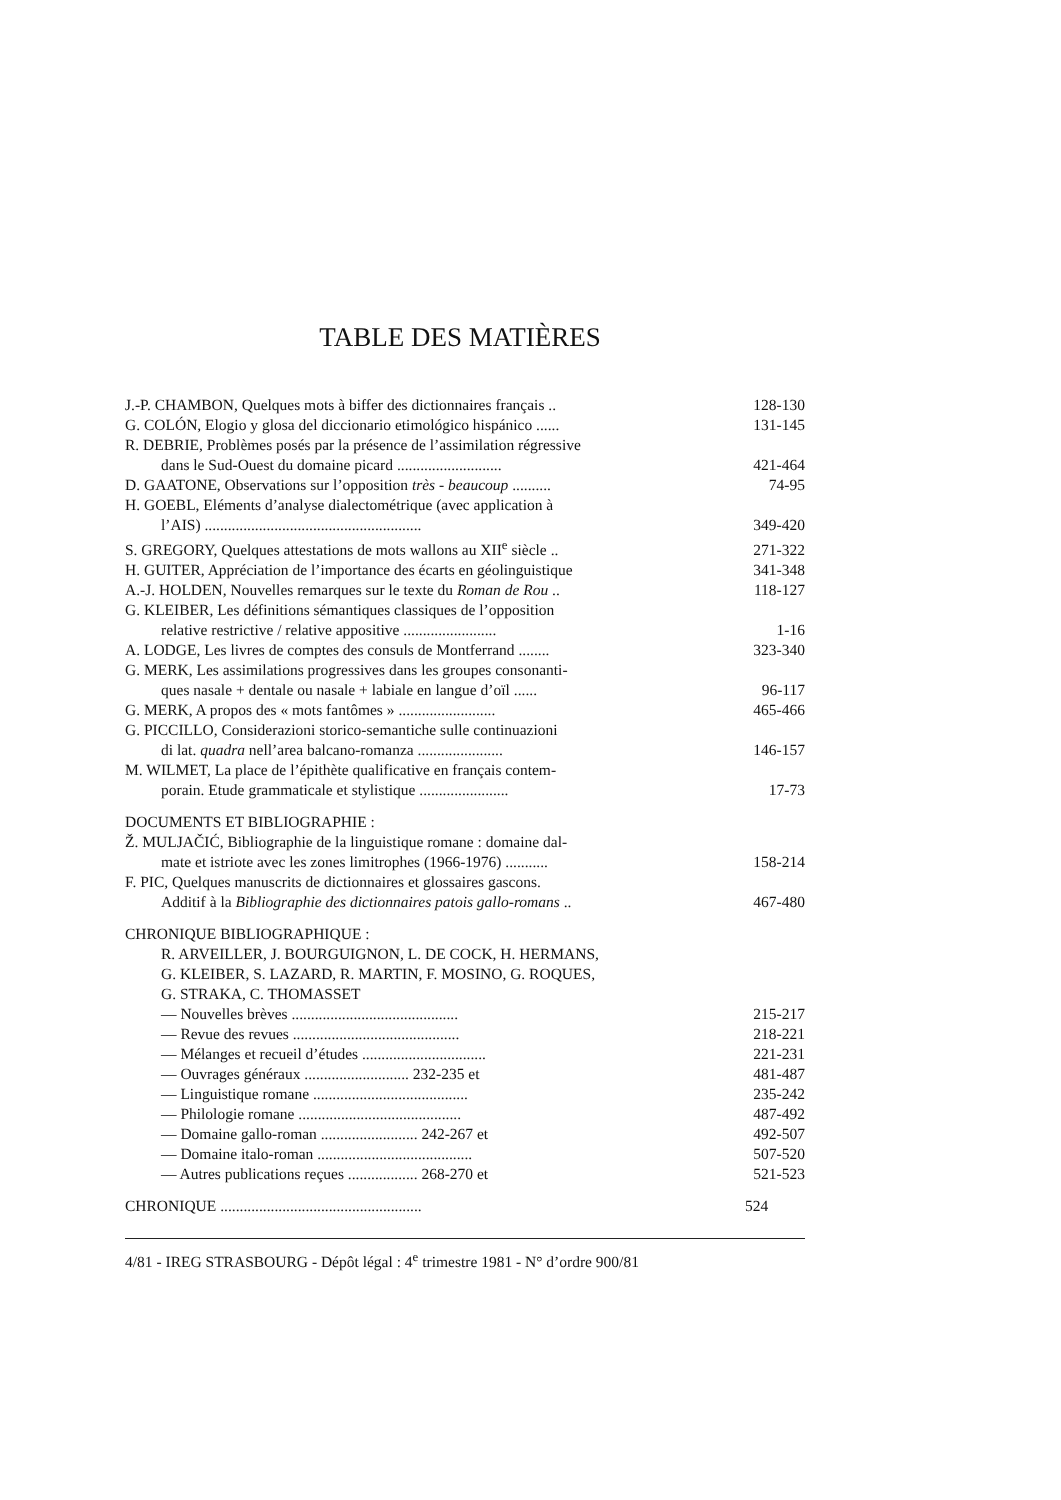TABLE DES MATIÈRES
J.-P. CHAMBON, Quelques mots à biffer des dictionnaires français ..
128-130
G. COLÓN, Elogio y glosa del diccionario etimológico hispánico ......
131-145
R. DEBRIE, Problèmes posés par la présence de l’assimilation régressive
dans le Sud-Ouest du domaine picard ...........................
421-464
D. GAATONE, Observations sur l’opposition très - beaucoup ..........
74-95
H. GOEBL, Eléments d’analyse dialectométrique (avec application à
l’AIS) ........................................................
349-420
S. GREGORY, Quelques attestations de mots wallons au XII<sup>e</sup> siècle ..
271-322
H. GUITER, Appréciation de l’importance des écarts en géolinguistique
341-348
A.-J. HOLDEN, Nouvelles remarques sur le texte du Roman de Rou ..
118-127
G. KLEIBER, Les définitions sémantiques classiques de l’opposition
relative restrictive / relative appositive ........................
1-16
A. LODGE, Les livres de comptes des consuls de Montferrand ........
323-340
G. MERK, Les assimilations progressives dans les groupes consonanti-
ques nasale + dentale ou nasale + labiale en langue d’oïl ......
96-117
G. MERK, A propos des « mots fantômes » .........................
465-466
G. PICCILLO, Considerazioni storico-semantiche sulle continuazioni
di lat. quadra nell’area balcano-romanza ......................
146-157
M. WILMET, La place de l’épithète qualificative en français contem-
porain. Etude grammaticale et stylistique .......................
17-73
DOCUMENTS ET BIBLIOGRAPHIE :
Ž. MULJAČIĆ, Bibliographie de la linguistique romane : domaine dal-
mate et istriote avec les zones limitrophes (1966-1976) ...........
158-214
F. PIC, Quelques manuscrits de dictionnaires et glossaires gascons.
Additif à la Bibliographie des dictionnaires patois gallo-romans ..
467-480
CHRONIQUE BIBLIOGRAPHIQUE :
R. ARVEILLER, J. BOURGUIGNON, L. DE COCK, H. HERMANS,
G. KLEIBER, S. LAZARD, R. MARTIN, F. MOSINO, G. ROQUES,
G. STRAKA, C. THOMASSET
— Nouvelles brèves ...........................................
215-217
— Revue des revues ...........................................
218-221
— Mélanges et recueil d’études ................................
221-231
— Ouvrages généraux ........................... 232-235 et
481-487
— Linguistique romane ........................................
235-242
— Philologie romane ..........................................
487-492
— Domaine gallo-roman ......................... 242-267 et
492-507
— Domaine italo-roman ........................................
507-520
— Autres publications reçues .................. 268-270 et
521-523
CHRONIQUE ....................................................
524
4/81 - IREG STRASBOURG - Dépôt légal : 4<sup>e</sup> trimestre 1981 - N° d’ordre 900/81